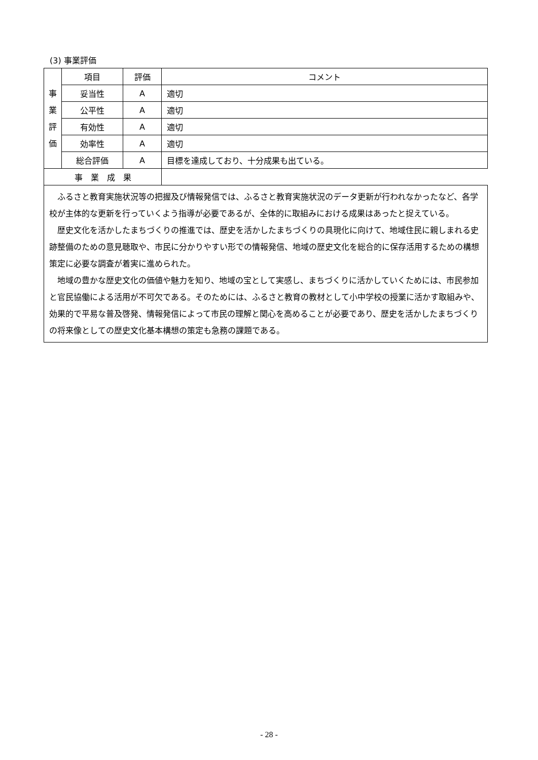(3) 事業評価
| 事 業 評 価 | 項目 | 評価 | コメント |
| | 妥当性 | A | 適切 |
| | 公平性 | A | 適切 |
| | 有効性 | A | 適切 |
| | 効率性 | A | 適切 |
| | 総合評価 | A | 目標を達成しており、十分成果も出ている。 |
| 事 業 成 果 | | | |
| ふるさと教育実施状況等の把握及び情報発信では、ふるさと教育実施状況のデータ更新が行われなかったなど、各学校が主体的な更新を行っていくよう指導が必要であるが、全体的に取組みにおける成果はあったと捉えている。 歴史文化を活かしたまちづくりの推進では、歴史を活かしたまちづくりの具現化に向けて、地域住民に親しまれる史跡整備のための意見聴取や、市民に分かりやすい形での情報発信、地域の歴史文化を総合的に保存活用するための構想策定に必要な調査が着実に進められた。 地域の豊かな歴史文化の価値や魅力を知り、地域の宝として実感し、まちづくりに活かしていくためには、市民参加と官民協働による活用が不可欠である。そのためには、ふるさと教育の教材として小中学校の授業に活かす取組みや、効果的で平易な普及啓発、情報発信によって市民の理解と関心を高めることが必要であり、歴史を活かしたまちづくりの将来像としての歴史文化基本構想の策定も急務の課題である。 | | | |
- 28 -